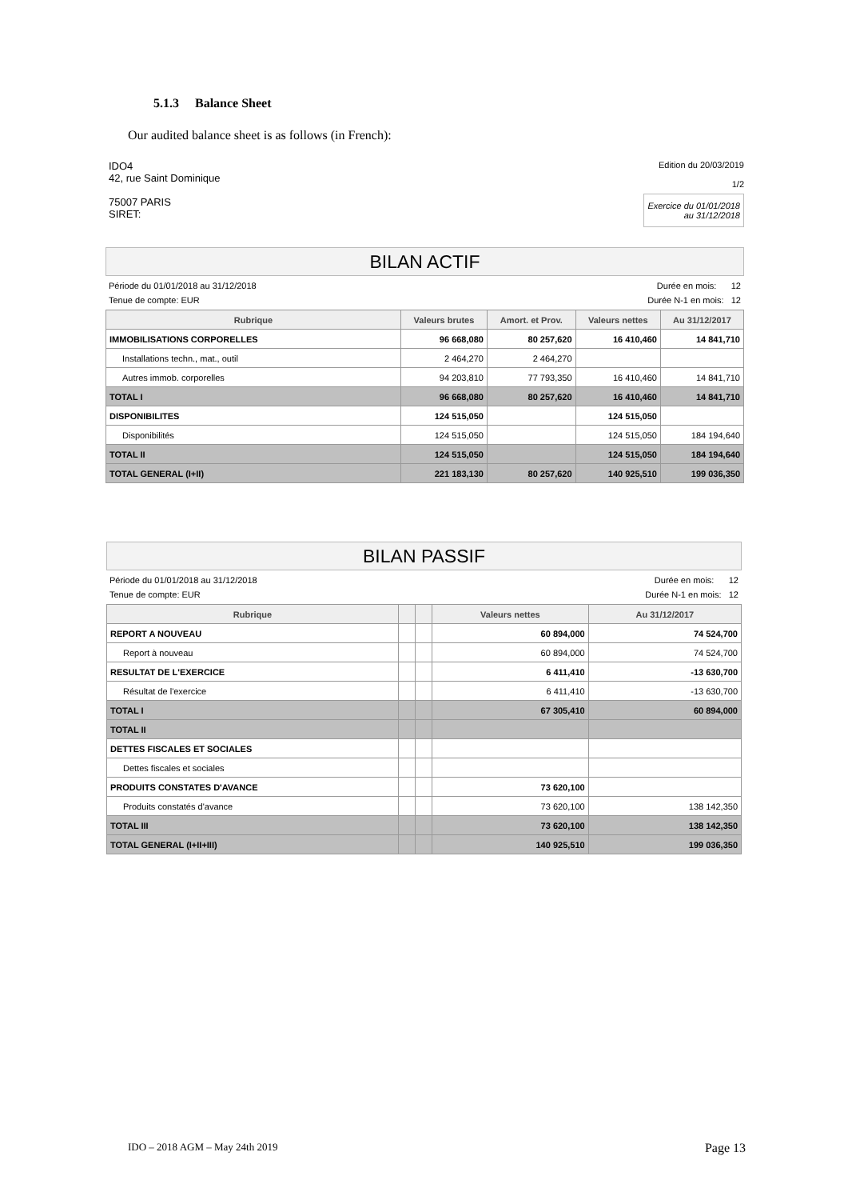5.1.3 Balance Sheet
Our audited balance sheet is as follows (in French):
IDO4
42, rue Saint Dominique
75007 PARIS
SIRET:
Edition du 20/03/2019
1/2
Exercice du 01/01/2018
au 31/12/2018
BILAN ACTIF
Période du 01/01/2018 au 31/12/2018 Durée en mois: 12
Tenue de compte: EUR Durée N-1 en mois: 12
| Rubrique | Valeurs brutes | Amort. et Prov. | Valeurs nettes | Au 31/12/2017 |
| --- | --- | --- | --- | --- |
| IMMOBILISATIONS CORPORELLES | 96 668,080 | 80 257,620 | 16 410,460 | 14 841,710 |
| Installations techn., mat., outil | 2 464,270 | 2 464,270 | | |
| Autres immob. corporelles | 94 203,810 | 77 793,350 | 16 410,460 | 14 841,710 |
| TOTAL I | 96 668,080 | 80 257,620 | 16 410,460 | 14 841,710 |
| DISPONIBILITES | 124 515,050 | | 124 515,050 | |
| Disponibilités | 124 515,050 | | 124 515,050 | 184 194,640 |
| TOTAL II | 124 515,050 | | 124 515,050 | 184 194,640 |
| TOTAL GENERAL (I+II) | 221 183,130 | 80 257,620 | 140 925,510 | 199 036,350 |
BILAN PASSIF
Période du 01/01/2018 au 31/12/2018 Durée en mois: 12
Tenue de compte: EUR Durée N-1 en mois: 12
| Rubrique | | | Valeurs nettes | Au 31/12/2017 |
| --- | --- | --- | --- | --- |
| REPORT A NOUVEAU | | | 60 894,000 | 74 524,700 |
| Report à nouveau | | | 60 894,000 | 74 524,700 |
| RESULTAT DE L'EXERCICE | | | 6 411,410 | -13 630,700 |
| Résultat de l'exercice | | | 6 411,410 | -13 630,700 |
| TOTAL I | | | 67 305,410 | 60 894,000 |
| TOTAL II | | | | |
| DETTES FISCALES ET SOCIALES | | | | |
| Dettes fiscales et sociales | | | | |
| PRODUITS CONSTATES D'AVANCE | | | 73 620,100 | |
| Produits constatés d'avance | | | 73 620,100 | 138 142,350 |
| TOTAL III | | | 73 620,100 | 138 142,350 |
| TOTAL GENERAL (I+II+III) | | | 140 925,510 | 199 036,350 |
IDO – 2018 AGM – May 24th 2019 Page 13